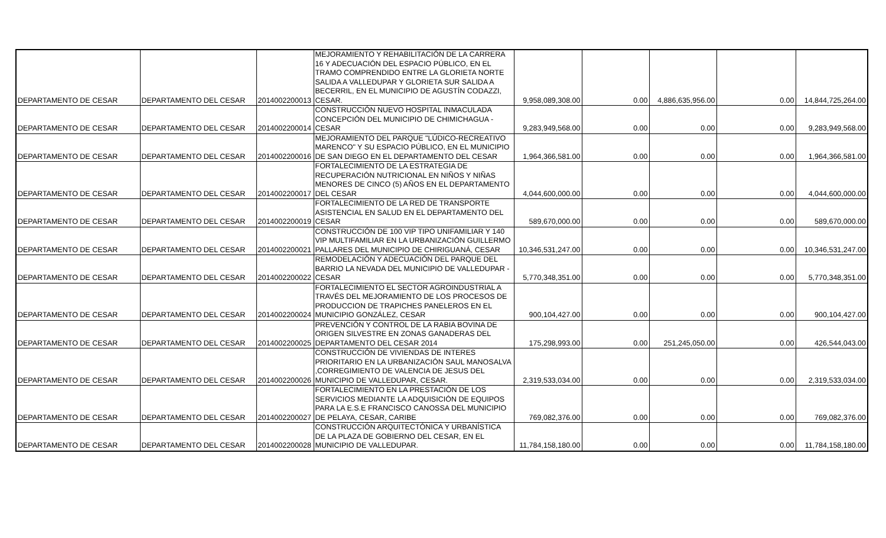| DEPARTAMENTO DE CESAR | DEPARTAMENTO DEL CESAR | 2014002200013 | MEJORAMIENTO Y REHABILITACIÓN DE LA CARRERA 16 Y ADECUACIÓN DEL ESPACIO PÚBLICO, EN EL TRAMO COMPRENDIDO ENTRE LA GLORIETA NORTE SALIDA A VALLEDUPAR Y GLORIETA SUR SALIDA A BECERRIL, EN EL MUNICIPIO DE AGUSTÍN CODAZZI, CESAR. | 9,958,089,308.00 | 0.00 | 4,886,635,956.00 | 0.00 | 14,844,725,264.00 |
| DEPARTAMENTO DE CESAR | DEPARTAMENTO DEL CESAR | 2014002200014 | CONSTRUCCIÓN NUEVO HOSPITAL INMACULADA CONCEPCIÓN DEL MUNICIPIO DE CHIMICHAGUA - CESAR | 9,283,949,568.00 | 0.00 | 0.00 | 0.00 | 9,283,949,568.00 |
| DEPARTAMENTO DE CESAR | DEPARTAMENTO DEL CESAR | 2014002200016 | MEJORAMIENTO DEL PARQUE "LÚDICO-RECREATIVO MARENCO" Y SU ESPACIO PÚBLICO, EN EL MUNICIPIO DE SAN DIEGO EN EL DEPARTAMENTO DEL CESAR | 1,964,366,581.00 | 0.00 | 0.00 | 0.00 | 1,964,366,581.00 |
| DEPARTAMENTO DE CESAR | DEPARTAMENTO DEL CESAR | 2014002200017 | FORTALECIMIENTO DE LA ESTRATEGIA DE RECUPERACIÓN NUTRICIONAL EN NIÑOS Y NIÑAS MENORES DE CINCO (5) AÑOS EN EL DEPARTAMENTO DEL CESAR | 4,044,600,000.00 | 0.00 | 0.00 | 0.00 | 4,044,600,000.00 |
| DEPARTAMENTO DE CESAR | DEPARTAMENTO DEL CESAR | 2014002200019 | FORTALECIMIENTO DE LA RED DE TRANSPORTE ASISTENCIAL EN SALUD EN EL DEPARTAMENTO DEL CESAR | 589,670,000.00 | 0.00 | 0.00 | 0.00 | 589,670,000.00 |
| DEPARTAMENTO DE CESAR | DEPARTAMENTO DEL CESAR | 2014002200021 | CONSTRUCCIÓN DE 100 VIP TIPO UNIFAMILIAR Y 140 VIP MULTIFAMILIAR EN LA URBANIZACIÓN GUILLERMO PALLARES DEL MUNICIPIO DE CHIRIGUANÁ, CESAR | 10,346,531,247.00 | 0.00 | 0.00 | 0.00 | 10,346,531,247.00 |
| DEPARTAMENTO DE CESAR | DEPARTAMENTO DEL CESAR | 2014002200022 | REMODELACIÓN Y ADECUACIÓN DEL PARQUE DEL BARRIO LA NEVADA DEL MUNICIPIO DE VALLEDUPAR - CESAR | 5,770,348,351.00 | 0.00 | 0.00 | 0.00 | 5,770,348,351.00 |
| DEPARTAMENTO DE CESAR | DEPARTAMENTO DEL CESAR | 2014002200024 | FORTALECIMIENTO EL SECTOR AGROINDUSTRIAL A TRAVÉS DEL MEJORAMIENTO DE LOS PROCESOS DE PRODUCCION DE TRAPICHES PANELEROS EN EL MUNICIPIO GONZÁLEZ, CESAR | 900,104,427.00 | 0.00 | 0.00 | 0.00 | 900,104,427.00 |
| DEPARTAMENTO DE CESAR | DEPARTAMENTO DEL CESAR | 2014002200025 | PREVENCIÓN Y CONTROL DE LA RABIA BOVINA DE ORIGEN SILVESTRE EN ZONAS GANADERAS DEL DEPARTAMENTO DEL CESAR 2014 | 175,298,993.00 | 0.00 | 251,245,050.00 | 0.00 | 426,544,043.00 |
| DEPARTAMENTO DE CESAR | DEPARTAMENTO DEL CESAR | 2014002200026 | CONSTRUCCIÓN DE VIVIENDAS DE INTERES PRIORITARIO EN LA URBANIZACIÓN SAUL MANOSALVA ,CORREGIMIENTO DE VALENCIA DE JESUS DEL MUNICIPIO DE VALLEDUPAR, CESAR. | 2,319,533,034.00 | 0.00 | 0.00 | 0.00 | 2,319,533,034.00 |
| DEPARTAMENTO DE CESAR | DEPARTAMENTO DEL CESAR | 2014002200027 | FORTALECIMIENTO EN LA PRESTACIÓN DE LOS SERVICIOS MEDIANTE LA ADQUISICIÓN DE EQUIPOS PARA LA E.S.E FRANCISCO CANOSSA DEL MUNICIPIO DE PELAYA, CESAR, CARIBE | 769,082,376.00 | 0.00 | 0.00 | 0.00 | 769,082,376.00 |
| DEPARTAMENTO DE CESAR | DEPARTAMENTO DEL CESAR | 2014002200028 | CONSTRUCCIÓN ARQUITECTÓNICA Y URBANÍSTICA DE LA PLAZA DE GOBIERNO DEL CESAR, EN EL MUNICIPIO DE VALLEDUPAR. | 11,784,158,180.00 | 0.00 | 0.00 | 0.00 | 11,784,158,180.00 |